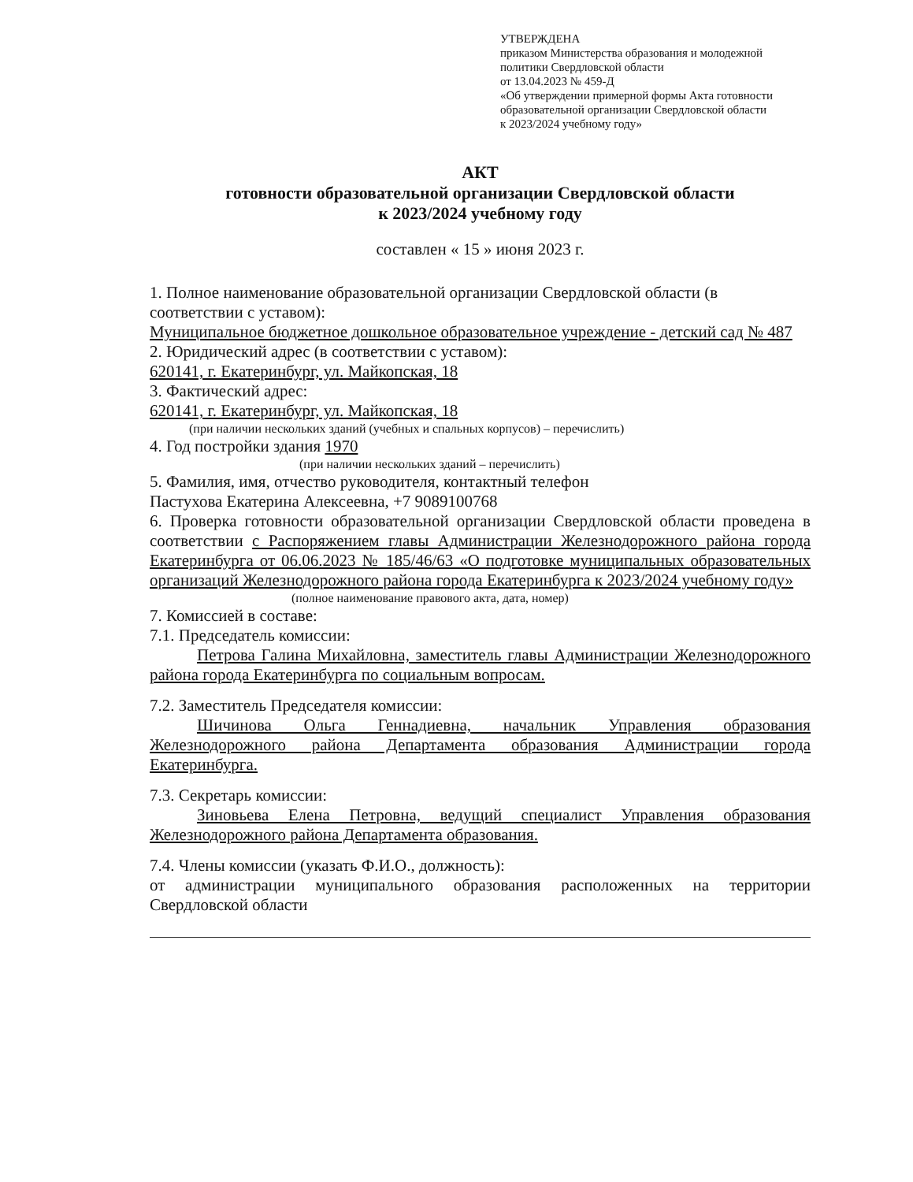УТВЕРЖДЕНА
приказом Министерства образования и молодежной политики Свердловской области
от 13.04.2023 № 459-Д
«Об утверждении примерной формы Акта готовности образовательной организации Свердловской области
к 2023/2024 учебному году»
АКТ
готовности образовательной организации Свердловской области
к 2023/2024 учебному году
составлен « 15 » июня 2023 г.
1. Полное наименование образовательной организации Свердловской области (в соответствии с уставом):
Муниципальное бюджетное дошкольное образовательное учреждение - детский сад № 487
2. Юридический адрес (в соответствии с уставом):
620141, г. Екатеринбург, ул. Майкопская, 18
3. Фактический адрес:
620141, г. Екатеринбург, ул. Майкопская, 18
(при наличии нескольких зданий (учебных и спальных корпусов) – перечислить)
4. Год постройки здания 1970
(при наличии нескольких зданий – перечислить)
5. Фамилия, имя, отчество руководителя, контактный телефон
Пастухова Екатерина Алексеевна, +7 9089100768
6. Проверка готовности образовательной организации Свердловской области проведена в соответствии с Распоряжением главы Администрации Железнодорожного района города Екатеринбурга от 06.06.2023 № 185/46/63 «О подготовке муниципальных образовательных организаций Железнодорожного района города Екатеринбурга к 2023/2024 учебному году»
(полное наименование правового акта, дата, номер)
7. Комиссией в составе:
7.1. Председатель комиссии:
Петрова Галина Михайловна, заместитель главы Администрации Железнодорожного района города Екатеринбурга по социальным вопросам.
7.2. Заместитель Председателя комиссии:
Шичинова Ольга Геннадиевна, начальник Управления образования Железнодорожного района Департамента образования Администрации города Екатеринбурга.
7.3. Секретарь комиссии:
Зиновьева Елена Петровна, ведущий специалист Управления образования Железнодорожного района Департамента образования.
7.4. Члены комиссии (указать Ф.И.О., должность):
от администрации муниципального образования расположенных на территории Свердловской области